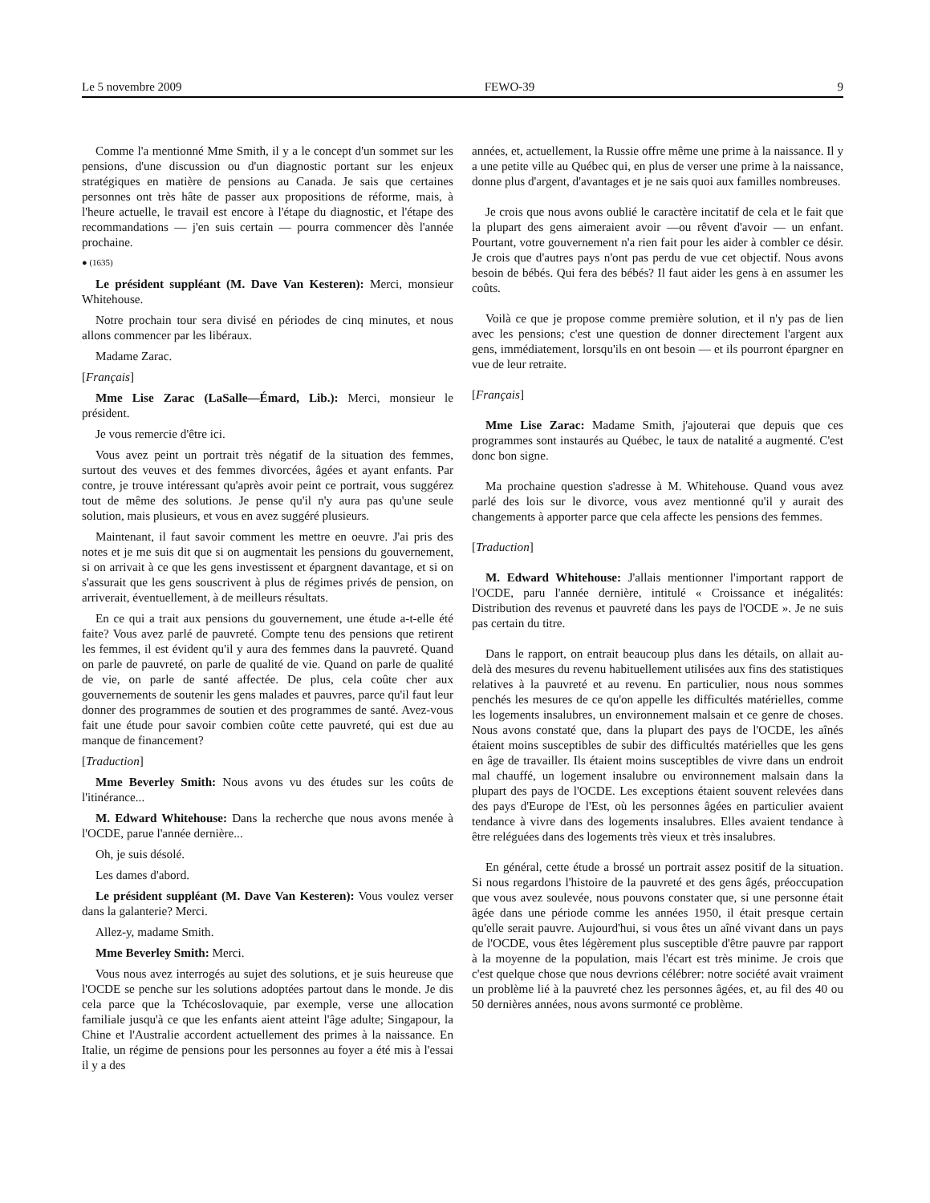Le 5 novembre 2009 FEWO-39 9
Comme l'a mentionné Mme Smith, il y a le concept d'un sommet sur les pensions, d'une discussion ou d'un diagnostic portant sur les enjeux stratégiques en matière de pensions au Canada. Je sais que certaines personnes ont très hâte de passer aux propositions de réforme, mais, à l'heure actuelle, le travail est encore à l'étape du diagnostic, et l'étape des recommandations — j'en suis certain — pourra commencer dès l'année prochaine.
● (1635)
Le président suppléant (M. Dave Van Kesteren): Merci, monsieur Whitehouse.
Notre prochain tour sera divisé en périodes de cinq minutes, et nous allons commencer par les libéraux.
Madame Zarac.
[Français]
Mme Lise Zarac (LaSalle—Émard, Lib.): Merci, monsieur le président.
Je vous remercie d'être ici.
Vous avez peint un portrait très négatif de la situation des femmes, surtout des veuves et des femmes divorcées, âgées et ayant enfants. Par contre, je trouve intéressant qu'après avoir peint ce portrait, vous suggérez tout de même des solutions. Je pense qu'il n'y aura pas qu'une seule solution, mais plusieurs, et vous en avez suggéré plusieurs.
Maintenant, il faut savoir comment les mettre en oeuvre. J'ai pris des notes et je me suis dit que si on augmentait les pensions du gouvernement, si on arrivait à ce que les gens investissent et épargnent davantage, et si on s'assurait que les gens souscrivent à plus de régimes privés de pension, on arriverait, éventuellement, à de meilleurs résultats.
En ce qui a trait aux pensions du gouvernement, une étude a-t-elle été faite? Vous avez parlé de pauvreté. Compte tenu des pensions que retirent les femmes, il est évident qu'il y aura des femmes dans la pauvreté. Quand on parle de pauvreté, on parle de qualité de vie. Quand on parle de qualité de vie, on parle de santé affectée. De plus, cela coûte cher aux gouvernements de soutenir les gens malades et pauvres, parce qu'il faut leur donner des programmes de soutien et des programmes de santé. Avez-vous fait une étude pour savoir combien coûte cette pauvreté, qui est due au manque de financement?
[Traduction]
Mme Beverley Smith: Nous avons vu des études sur les coûts de l'itinérance...
M. Edward Whitehouse: Dans la recherche que nous avons menée à l'OCDE, parue l'année dernière...
Oh, je suis désolé.
Les dames d'abord.
Le président suppléant (M. Dave Van Kesteren): Vous voulez verser dans la galanterie? Merci.
Allez-y, madame Smith.
Mme Beverley Smith: Merci.
Vous nous avez interrogés au sujet des solutions, et je suis heureuse que l'OCDE se penche sur les solutions adoptées partout dans le monde. Je dis cela parce que la Tchécoslovaquie, par exemple, verse une allocation familiale jusqu'à ce que les enfants aient atteint l'âge adulte; Singapour, la Chine et l'Australie accordent actuellement des primes à la naissance. En Italie, un régime de pensions pour les personnes au foyer a été mis à l'essai il y a des
années, et, actuellement, la Russie offre même une prime à la naissance. Il y a une petite ville au Québec qui, en plus de verser une prime à la naissance, donne plus d'argent, d'avantages et je ne sais quoi aux familles nombreuses.
Je crois que nous avons oublié le caractère incitatif de cela et le fait que la plupart des gens aimeraient avoir —ou rêvent d'avoir — un enfant. Pourtant, votre gouvernement n'a rien fait pour les aider à combler ce désir. Je crois que d'autres pays n'ont pas perdu de vue cet objectif. Nous avons besoin de bébés. Qui fera des bébés? Il faut aider les gens à en assumer les coûts.
Voilà ce que je propose comme première solution, et il n'y pas de lien avec les pensions; c'est une question de donner directement l'argent aux gens, immédiatement, lorsqu'ils en ont besoin — et ils pourront épargner en vue de leur retraite.
[Français]
Mme Lise Zarac: Madame Smith, j'ajouterai que depuis que ces programmes sont instaurés au Québec, le taux de natalité a augmenté. C'est donc bon signe.
Ma prochaine question s'adresse à M. Whitehouse. Quand vous avez parlé des lois sur le divorce, vous avez mentionné qu'il y aurait des changements à apporter parce que cela affecte les pensions des femmes.
[Traduction]
M. Edward Whitehouse: J'allais mentionner l'important rapport de l'OCDE, paru l'année dernière, intitulé « Croissance et inégalités: Distribution des revenus et pauvreté dans les pays de l'OCDE ». Je ne suis pas certain du titre.
Dans le rapport, on entrait beaucoup plus dans les détails, on allait au-delà des mesures du revenu habituellement utilisées aux fins des statistiques relatives à la pauvreté et au revenu. En particulier, nous nous sommes penchés les mesures de ce qu'on appelle les difficultés matérielles, comme les logements insalubres, un environnement malsain et ce genre de choses. Nous avons constaté que, dans la plupart des pays de l'OCDE, les aînés étaient moins susceptibles de subir des difficultés matérielles que les gens en âge de travailler. Ils étaient moins susceptibles de vivre dans un endroit mal chauffé, un logement insalubre ou environnement malsain dans la plupart des pays de l'OCDE. Les exceptions étaient souvent relevées dans des pays d'Europe de l'Est, où les personnes âgées en particulier avaient tendance à vivre dans des logements insalubres. Elles avaient tendance à être reléguées dans des logements très vieux et très insalubres.
En général, cette étude a brossé un portrait assez positif de la situation. Si nous regardons l'histoire de la pauvreté et des gens âgés, préoccupation que vous avez soulevée, nous pouvons constater que, si une personne était âgée dans une période comme les années 1950, il était presque certain qu'elle serait pauvre. Aujourd'hui, si vous êtes un aîné vivant dans un pays de l'OCDE, vous êtes légèrement plus susceptible d'être pauvre par rapport à la moyenne de la population, mais l'écart est très minime. Je crois que c'est quelque chose que nous devrions célébrer: notre société avait vraiment un problème lié à la pauvreté chez les personnes âgées, et, au fil des 40 ou 50 dernières années, nous avons surmonté ce problème.